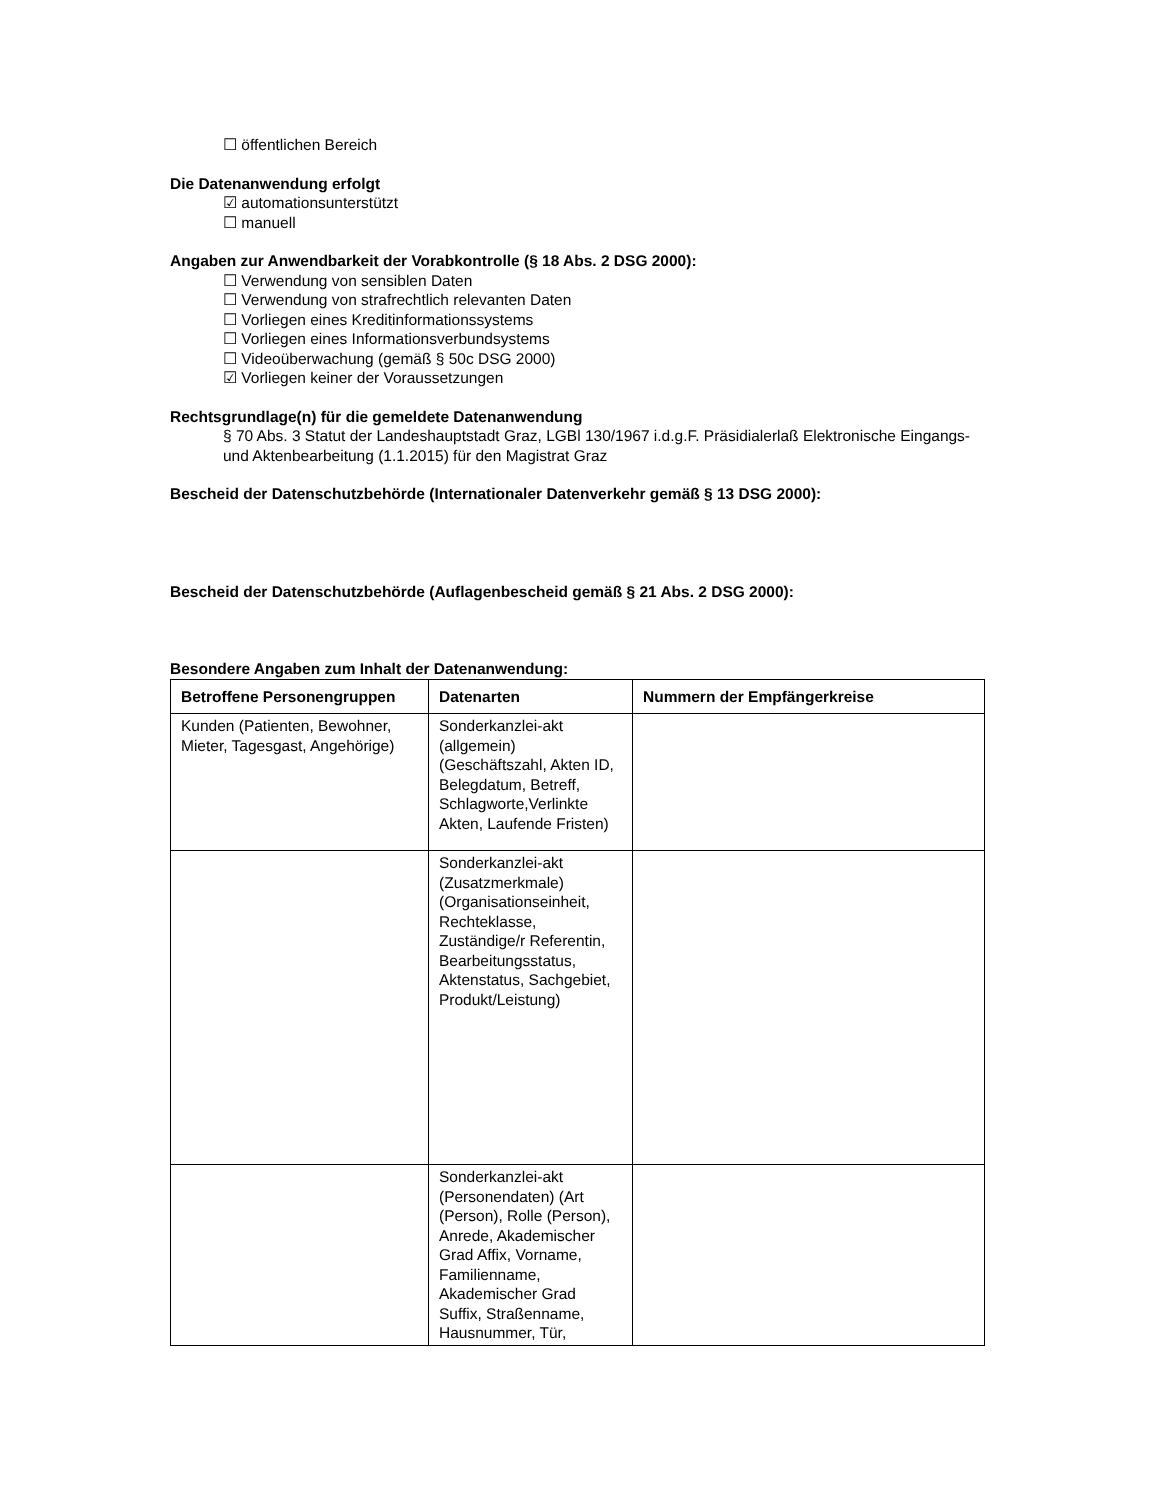☐ öffentlichen Bereich
Die Datenanwendung erfolgt
☑ automationsunterstützt
☐ manuell
Angaben zur Anwendbarkeit der Vorabkontrolle (§ 18 Abs. 2 DSG 2000):
☐ Verwendung von sensiblen Daten
☐ Verwendung von strafrechtlich relevanten Daten
☐ Vorliegen eines Kreditinformationssystems
☐ Vorliegen eines Informationsverbundsystems
☐ Videoüberwachung (gemäß § 50c DSG 2000)
☑ Vorliegen keiner der Voraussetzungen
Rechtsgrundlage(n) für die gemeldete Datenanwendung
§ 70 Abs. 3 Statut der Landeshauptstadt Graz, LGBl 130/1967 i.d.g.F. Präsidialerlaß Elektronische Eingangs- und Aktenbearbeitung (1.1.2015) für den Magistrat Graz
Bescheid der Datenschutzbehörde (Internationaler Datenverkehr gemäß § 13 DSG 2000):
Bescheid der Datenschutzbehörde (Auflagenbescheid gemäß § 21 Abs. 2 DSG 2000):
Besondere Angaben zum Inhalt der Datenanwendung:
| Betroffene Personengruppen | Datenarten | Nummern der Empfängerkreise |
| --- | --- | --- |
| Kunden (Patienten, Bewohner, Mieter, Tagesgast, Angehörige) | Sonderkanzlei-akt (allgemein) (Geschäftszahl, Akten ID, Belegdatum, Betreff, Schlagworte,Verlinkte Akten, Laufende Fristen) | |
| | Sonderkanzlei-akt (Zusatzmerkmale) (Organisationseinheit, Rechteklasse, Zuständige/r Referentin, Bearbeitungsstatus, Aktenstatus, Sachgebiet, Produkt/Leistung) | |
| | Sonderkanzlei-akt (Personendaten) (Art (Person), Rolle (Person), Anrede, Akademischer Grad Affix, Vorname, Familienname, Akademischer Grad Suffix, Straßenname, Hausnummer, Tür, | |